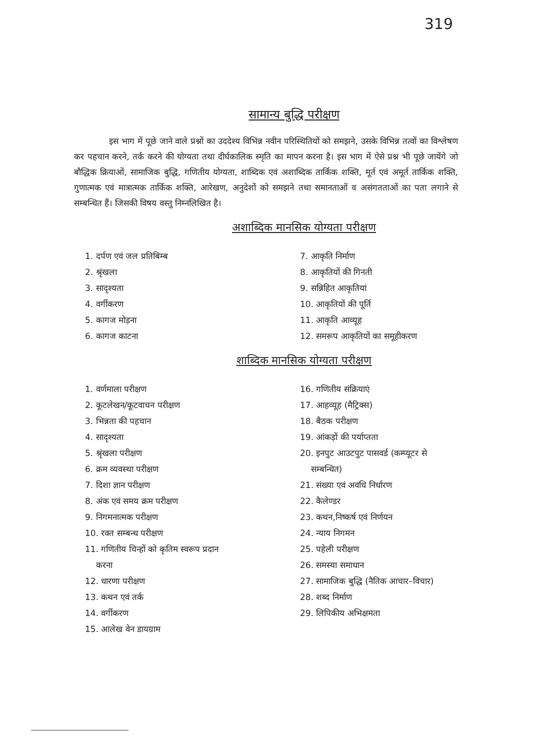319
सामान्य बुद्धि परीक्षण
इस भाग में पूछे जाने वाले प्रश्नों का उददेश्य विभिन्न नवीन परिस्थितियों को समझने, उसके विभिन्न तत्वों का विश्लेषण कर पहचान करने, तर्क करने की योग्यता तथा दीर्घकालिक स्मृति का मापन करना है। इस भाग में ऐसे प्रश्न भी पूछे जायेंगे जो बौद्धिक क्रियाओं, सामाजिक बुद्धि, गणितीय योग्यता, शाब्दिक एवं अशाब्दिक तार्किक शक्ति, मूर्त एवं अमूर्त तार्किक शक्ति, गुणात्मक एवं मात्रात्मक तार्किक शक्ति, आरेखण, अनुदेशों को समझने तथा समानताओं व असंगतताओं का पता लगाने से सम्बन्धित हैं। जिसकी विषय वस्तु निम्नलिखित है।
अशाब्दिक मानसिक योग्यता परीक्षण
1. दर्पण एवं जल प्रतिबिम्ब
2. श्रृंखला
3. सादृश्यता
4. वर्गीकरण
5. कागज मोड़ना
6. कागज काटना
7. आकृति निर्माण
8. आकृतियों की गिनती
9. सन्निहित आकृतियां
10. आकृतियों की पूर्ति
11. आकृति आव्यूह
12. समरूप आकृतियों का समूहीकरण
शाब्दिक मानसिक योग्यता परीक्षण
1. वर्णमाला परीक्षण
2. कूटलेखन/कूटवाचन परीक्षण
3. भिन्नता की पहचान
4. सादृश्यता
5. श्रृंखला परीक्षण
6. क्रम व्यवस्था परीक्षण
7. दिशा ज्ञान परीक्षण
8. अंक एवं समय क्रम परीक्षण
9. निगमनात्मक परीक्षण
10. रक्त सम्बन्ध परीक्षण
11. गणितीय चिन्हों को कृतिम स्वरूप प्रदान
करना
12. धारणा परीक्षण
13. कथन एवं तर्क
14. वर्गीकरण
15. आलेख वेन डायग्राम
16. गणितीय संक्रियाएं
17. आहव्यूह (मैट्रिक्स)
18. बैठक परीक्षण
19. आंकड़ों की पर्याप्तता
20. इनपुट आउटपुट पासवर्ड (कम्प्यूटर से
सम्बन्धित)
21. संख्या एवं अवधि निर्धारण
22. कैलेण्डर
23. कथन,निष्कर्ष एवं निर्णयन
24. न्याय निगमन
25. पहेली परीक्षण
26. समस्या समाधान
27. सामाजिक बुद्धि (नैतिक आचार–विचार)
28. शब्द निर्माण
29. लिपिकीय अभिक्षमता